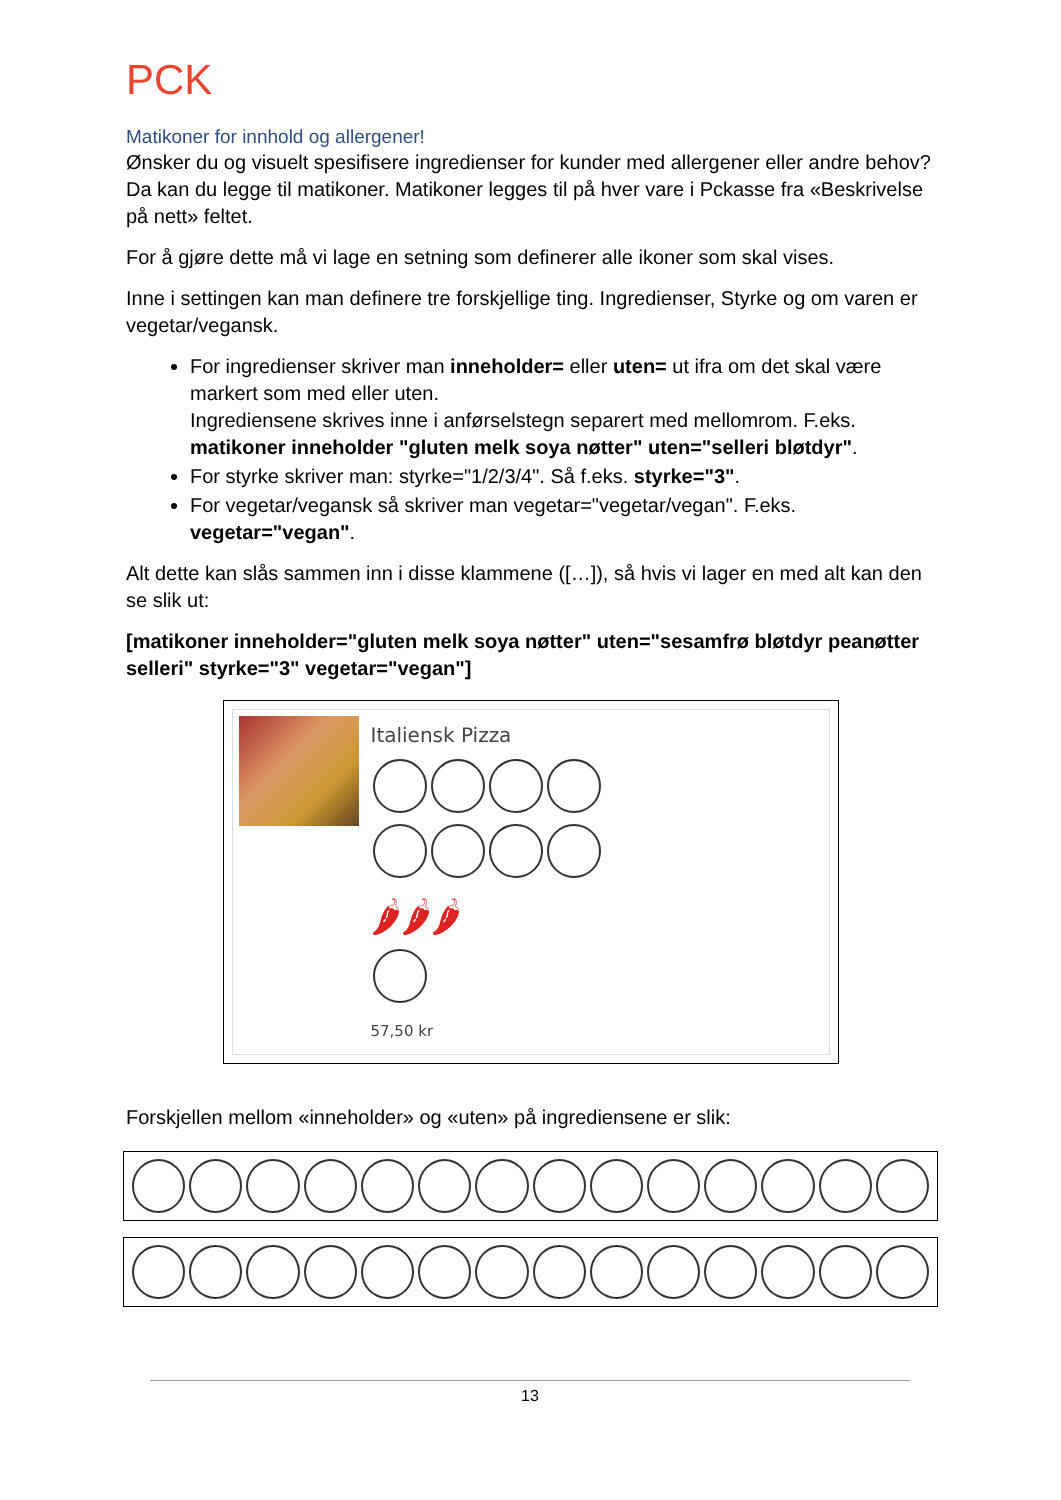PCK
Matikoner for innhold og allergener!
Ønsker du og visuelt spesifisere ingredienser for kunder med allergener eller andre behov? Da kan du legge til matikoner. Matikoner legges til på hver vare i Pckasse fra «Beskrivelse på nett» feltet.
For å gjøre dette må vi lage en setning som definerer alle ikoner som skal vises.
Inne i settingen kan man definere tre forskjellige ting. Ingredienser, Styrke og om varen er vegetar/vegansk.
For ingredienser skriver man inneholder= eller uten= ut ifra om det skal være markert som med eller uten.
Ingrediensene skrives inne i anførselstegn separert med mellomrom. F.eks. matikoner inneholder "gluten melk soya nøtter" uten="selleri bløtdyr".
For styrke skriver man: styrke="1/2/3/4". Så f.eks. styrke="3".
For vegetar/vegansk så skriver man vegetar="vegetar/vegan". F.eks. vegetar="vegan".
Alt dette kan slås sammen inn i disse klammene ([…]), så hvis vi lager en med alt kan den se slik ut:
[matikoner inneholder="gluten melk soya nøtter" uten="sesamfrø bløtdyr peanøtter selleri" styrke="3" vegetar="vegan"]
Italiensk Pizza
🌶🌶🌶
57,50 kr
Forskjellen mellom «inneholder» og «uten» på ingrediensene er slik:
13